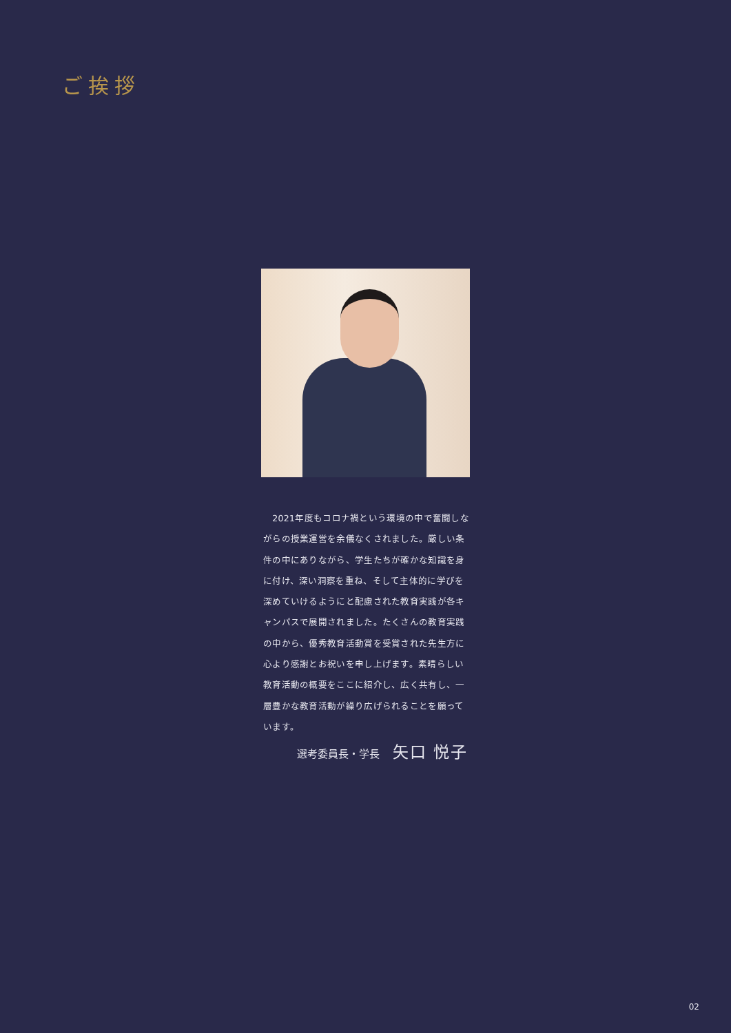ご挨拶
　2021年度もコロナ禍という環境の中で奮闘しながらの授業運営を余儀なくされました。厳しい条件の中にありながら、学生たちが確かな知識を身に付け、深い洞察を重ね、そして主体的に学びを深めていけるようにと配慮された教育実践が各キャンパスで展開されました。たくさんの教育実践の中から、優秀教育活動賞を受賞された先生方に心より感謝とお祝いを申し上げます。素晴らしい教育活動の概要をここに紹介し、広く共有し、一層豊かな教育活動が繰り広げられることを願っています。
選考委員長・学長 矢口 悦子
02